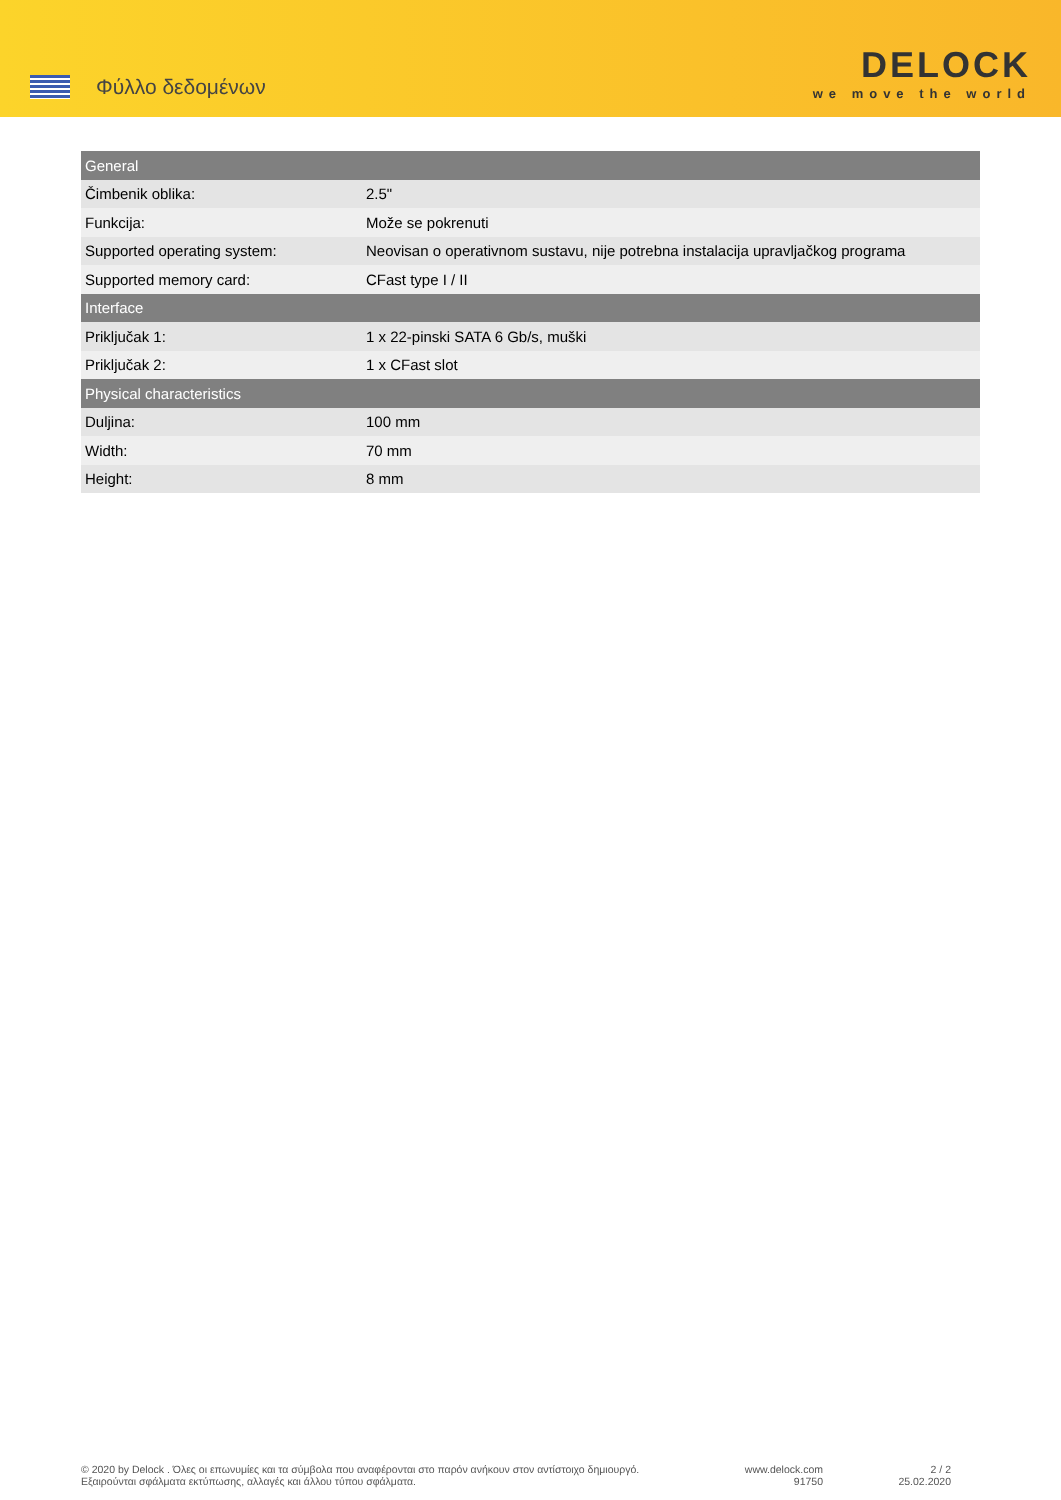Φύλλο δεδομένων
DELOCK
we move the world
| General | |
| --- | --- |
| Čimbenik oblika: | 2.5" |
| Funkcija: | Može se pokrenuti |
| Supported operating system: | Neovisan o operativnom sustavu, nije potrebna instalacija upravljačkog programa |
| Supported memory card: | CFast type I / II |
| Interface | |
| Priključak 1: | 1 x 22-pinski SATA 6 Gb/s, muški |
| Priključak 2: | 1 x CFast slot |
| Physical characteristics | |
| Duljina: | 100 mm |
| Width: | 70 mm |
| Height: | 8 mm |
© 2020 by Delock . Όλες οι επωνυμίες και τα σύμβολα που αναφέρονται στο παρόν ανήκουν στον αντίστοιχο δημιουργό. Εξαιρούνται σφάλματα εκτύπωσης, αλλαγές και άλλου τύπου σφάλματα.
www.delock.com
91750
2 / 2
25.02.2020